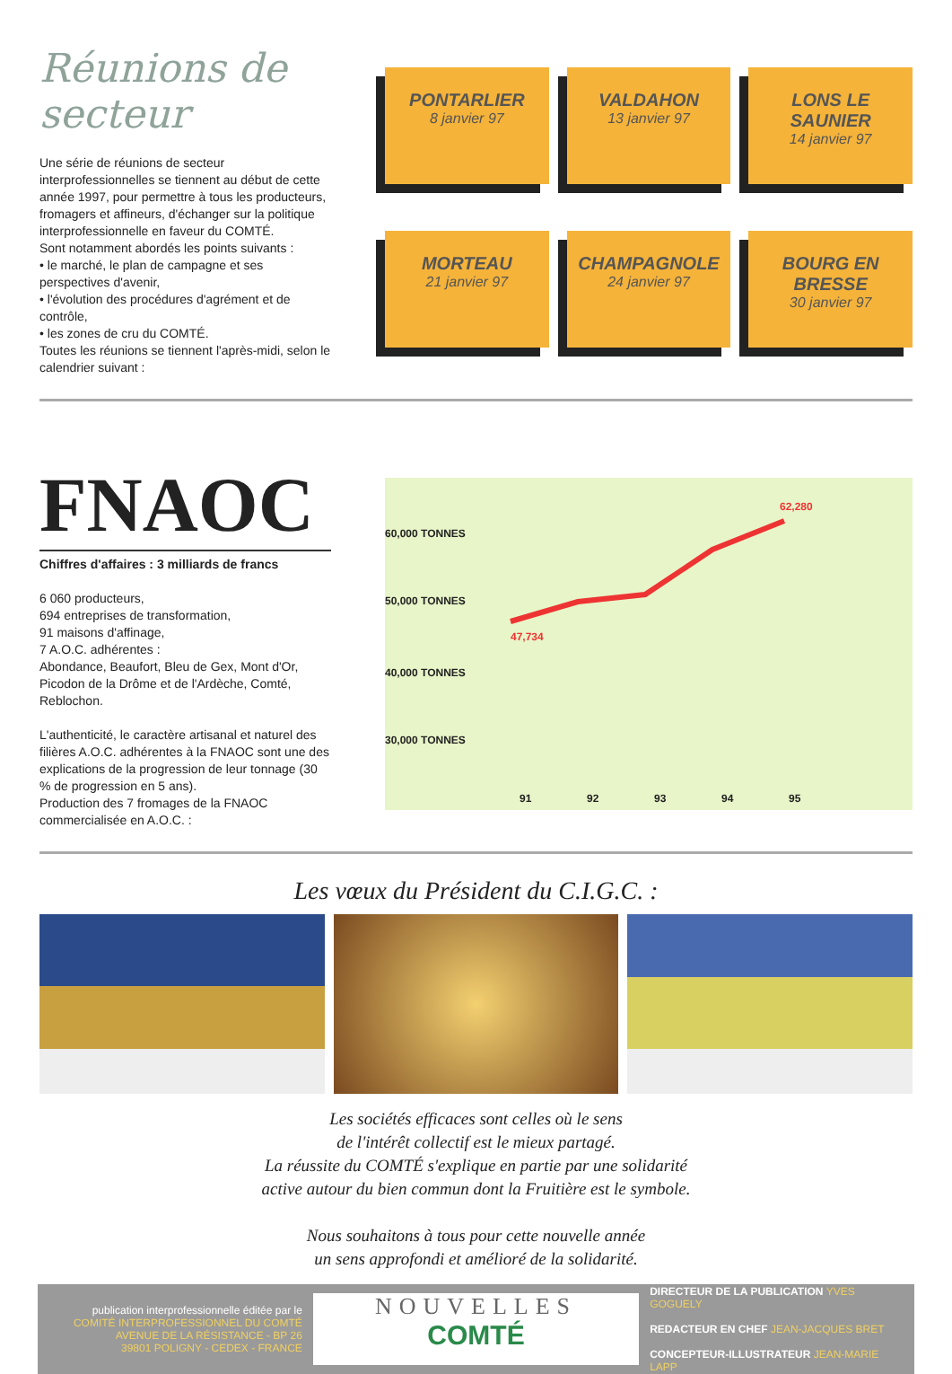Réunions de secteur
Une série de réunions de secteur interprofessionnelles se tiennent au début de cette année 1997, pour permettre à tous les producteurs, fromagers et affineurs, d'échanger sur la politique interprofessionnelle en faveur du COMTÉ.
Sont notamment abordés les points suivants :
• le marché, le plan de campagne et ses perspectives d'avenir,
• l'évolution des procédures d'agrément et de contrôle,
• les zones de cru du COMTÉ.
Toutes les réunions se tiennent l'après-midi, selon le calendrier suivant :
PONTARLIER
8 janvier 97
VALDAHON
13 janvier 97
LONS LE SAUNIER
14 janvier 97
MORTEAU
21 janvier 97
CHAMPAGNOLE
24 janvier 97
BOURG EN BRESSE
30 janvier 97
FNAOC
Chiffres d'affaires : 3 milliards de francs
6 060 producteurs,
694 entreprises de transformation,
91 maisons d'affinage,
7 A.O.C. adhérentes :
Abondance, Beaufort, Bleu de Gex, Mont d'Or, Picodon de la Drôme et de l'Ardèche, Comté, Reblochon.
L'authenticité, le caractère artisanal et naturel des filières A.O.C. adhérentes à la FNAOC sont une des explications de la progression de leur tonnage (30 % de progression en 5 ans).
Production des 7 fromages de la FNAOC commercialisée en A.O.C. :
60,000 TONNES
50,000 TONNES
40,000 TONNES
30,000 TONNES
47,734
62,280
91 92 93 94 95
Les vœux du Président du C.I.G.C. :
Les sociétés efficaces sont celles où le sens
de l'intérêt collectif est le mieux partagé.
La réussite du COMTÉ s'explique en partie par une solidarité
active autour du bien commun dont la Fruitière est le symbole.
Nous souhaitons à tous pour cette nouvelle année
un sens approfondi et amélioré de la solidarité.
publication interprofessionnelle éditée par le
COMITÉ INTERPROFESSIONNEL DU COMTÉ
AVENUE DE LA RÉSISTANCE - BP 26
39801 POLIGNY - CEDEX - FRANCE
NOUVELLES
COMTÉ
DIRECTEUR DE LA PUBLICATION YVES GOGUELY
REDACTEUR EN CHEF JEAN-JACQUES BRET
CONCEPTEUR-ILLUSTRATEUR JEAN-MARIE LAPP